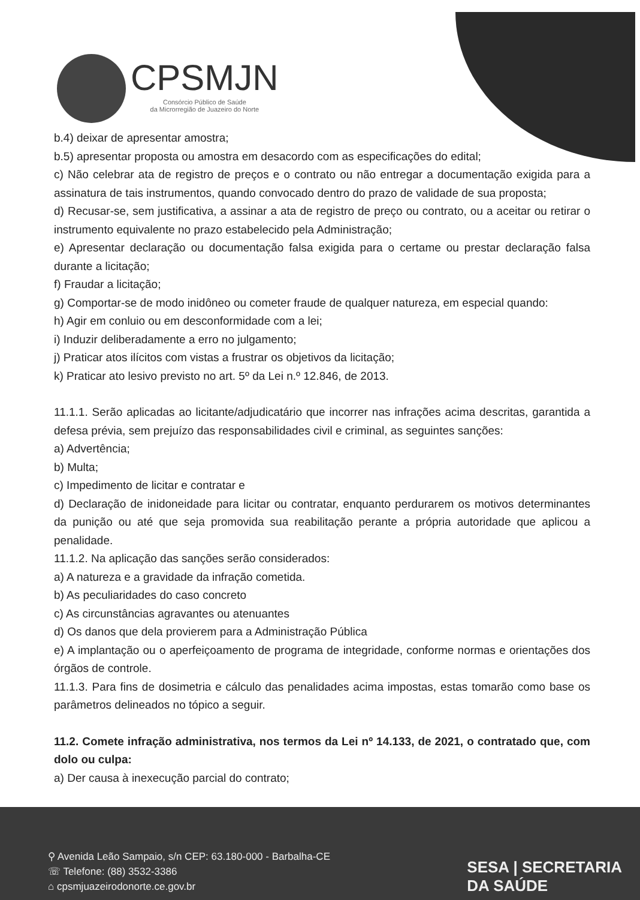CPSMJN
Consórcio Público de Saúde
da Microrregião de Juazeiro do Norte
b.4) deixar de apresentar amostra;
b.5) apresentar proposta ou amostra em desacordo com as especificações do edital;
c) Não celebrar ata de registro de preços e o contrato ou não entregar a documentação exigida para a assinatura de tais instrumentos, quando convocado dentro do prazo de validade de sua proposta;
d) Recusar-se, sem justificativa, a assinar a ata de registro de preço ou contrato, ou a aceitar ou retirar o instrumento equivalente no prazo estabelecido pela Administração;
e) Apresentar declaração ou documentação falsa exigida para o certame ou prestar declaração falsa durante a licitação;
f) Fraudar a licitação;
g) Comportar-se de modo inidôneo ou cometer fraude de qualquer natureza, em especial quando:
h) Agir em conluio ou em desconformidade com a lei;
i) Induzir deliberadamente a erro no julgamento;
j) Praticar atos ilícitos com vistas a frustrar os objetivos da licitação;
k) Praticar ato lesivo previsto no art. 5º da Lei n.º 12.846, de 2013.
11.1.1. Serão aplicadas ao licitante/adjudicatário que incorrer nas infrações acima descritas, garantida a defesa prévia, sem prejuízo das responsabilidades civil e criminal, as seguintes sanções:
a) Advertência;
b) Multa;
c) Impedimento de licitar e contratar e
d) Declaração de inidoneidade para licitar ou contratar, enquanto perdurarem os motivos determinantes da punição ou até que seja promovida sua reabilitação perante a própria autoridade que aplicou a penalidade.
11.1.2. Na aplicação das sanções serão considerados:
a) A natureza e a gravidade da infração cometida.
b) As peculiaridades do caso concreto
c) As circunstâncias agravantes ou atenuantes
d) Os danos que dela provierem para a Administração Pública
e) A implantação ou o aperfeiçoamento de programa de integridade, conforme normas e orientações dos órgãos de controle.
11.1.3. Para fins de dosimetria e cálculo das penalidades acima impostas, estas tomarão como base os parâmetros delineados no tópico a seguir.
11.2. Comete infração administrativa, nos termos da Lei nº 14.133, de 2021, o contratado que, com dolo ou culpa:
a) Der causa à inexecução parcial do contrato;
⚲ Avenida Leão Sampaio, s/n CEP: 63.180-000 - Barbalha-CE
☏ Telefone: (88) 3532-3386
⌂ cpsmjuazeirodonorte.ce.gov.br
SESA | SECRETARIA
DA SAÚDE